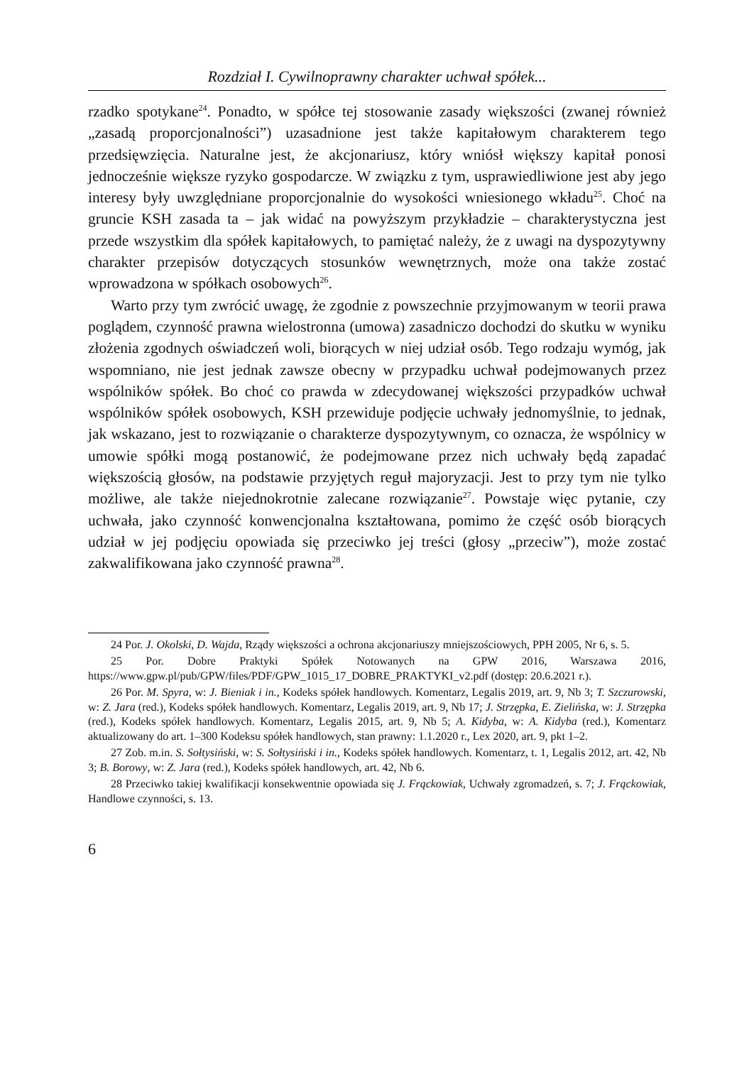Rozdział I. Cywilnoprawny charakter uchwał spółek...
rzadko spotykane<sup>24</sup>. Ponadto, w spółce tej stosowanie zasady większości (zwanej również „zasadą proporcjonalności”) uzasadnione jest także kapitałowym charakterem tego przedsięwzięcia. Naturalne jest, że akcjonariusz, który wniósł większy kapitał ponosi jednocześnie większe ryzyko gospodarcze. W związku z tym, usprawiedliwione jest aby jego interesy były uwzględniane proporcjonalnie do wysokości wniesionego wkładu<sup>25</sup>. Choć na gruncie KSH zasada ta – jak widać na powyższym przykładzie – charakterystyczna jest przede wszystkim dla spółek kapitałowych, to pamiętać należy, że z uwagi na dyspozytywny charakter przepisów dotyczących stosunków wewnętrznych, może ona także zostać wprowadzona w spółkach osobowych<sup>26</sup>.
Warto przy tym zwrócić uwagę, że zgodnie z powszechnie przyjmowanym w teorii prawa poglądem, czynność prawna wielostronna (umowa) zasadniczo dochodzi do skutku w wyniku złożenia zgodnych oświadczeń woli, biorących w niej udział osób. Tego rodzaju wymóg, jak wspomniano, nie jest jednak zawsze obecny w przypadku uchwał podejmowanych przez wspólników spółek. Bo choć co prawda w zdecydowanej większości przypadków uchwał wspólników spółek osobowych, KSH przewiduje podjęcie uchwały jednomyślnie, to jednak, jak wskazano, jest to rozwiązanie o charakterze dyspozytywnym, co oznacza, że wspólnicy w umowie spółki mogą postanowić, że podejmowane przez nich uchwały będą zapadać większością głosów, na podstawie przyjętych reguł majoryzacji. Jest to przy tym nie tylko możliwe, ale także niejednokrotnie zalecane rozwiązanie<sup>27</sup>. Powstaje więc pytanie, czy uchwała, jako czynność konwencjonalna kształtowana, pomimo że część osób biorących udział w jej podjęciu opowiada się przeciwko jej treści (głosy „przeciw”), może zostać zakwalifikowana jako czynność prawna<sup>28</sup>.
24 Por. J. Okolski, D. Wajda, Rządy większości a ochrona akcjonariuszy mniejszościowych, PPH 2005, Nr 6, s. 5.
25 Por. Dobre Praktyki Spółek Notowanych na GPW 2016, Warszawa 2016, https://www.gpw.pl/pub/GPW/files/PDF/GPW_1015_17_DOBRE_PRAKTYKI_v2.pdf (dostęp: 20.6.2021 r.).
26 Por. M. Spyra, w: J. Bieniak i in., Kodeks spółek handlowych. Komentarz, Legalis 2019, art. 9, Nb 3; T. Szczurowski, w: Z. Jara (red.), Kodeks spółek handlowych. Komentarz, Legalis 2019, art. 9, Nb 17; J. Strzępka, E. Zielińska, w: J. Strzępka (red.), Kodeks spółek handlowych. Komentarz, Legalis 2015, art. 9, Nb 5; A. Kidyba, w: A. Kidyba (red.), Komentarz aktualizowany do art. 1–300 Kodeksu spółek handlowych, stan prawny: 1.1.2020 r., Lex 2020, art. 9, pkt 1–2.
27 Zob. m.in. S. Sołtysiński, w: S. Sołtysiński i in., Kodeks spółek handlowych. Komentarz, t. 1, Legalis 2012, art. 42, Nb 3; B. Borowy, w: Z. Jara (red.), Kodeks spółek handlowych, art. 42, Nb 6.
28 Przeciwko takiej kwalifikacji konsekwentnie opowiada się J. Frąckowiak, Uchwały zgromadzeń, s. 7; J. Frąckowiak, Handlowe czynności, s. 13.
6